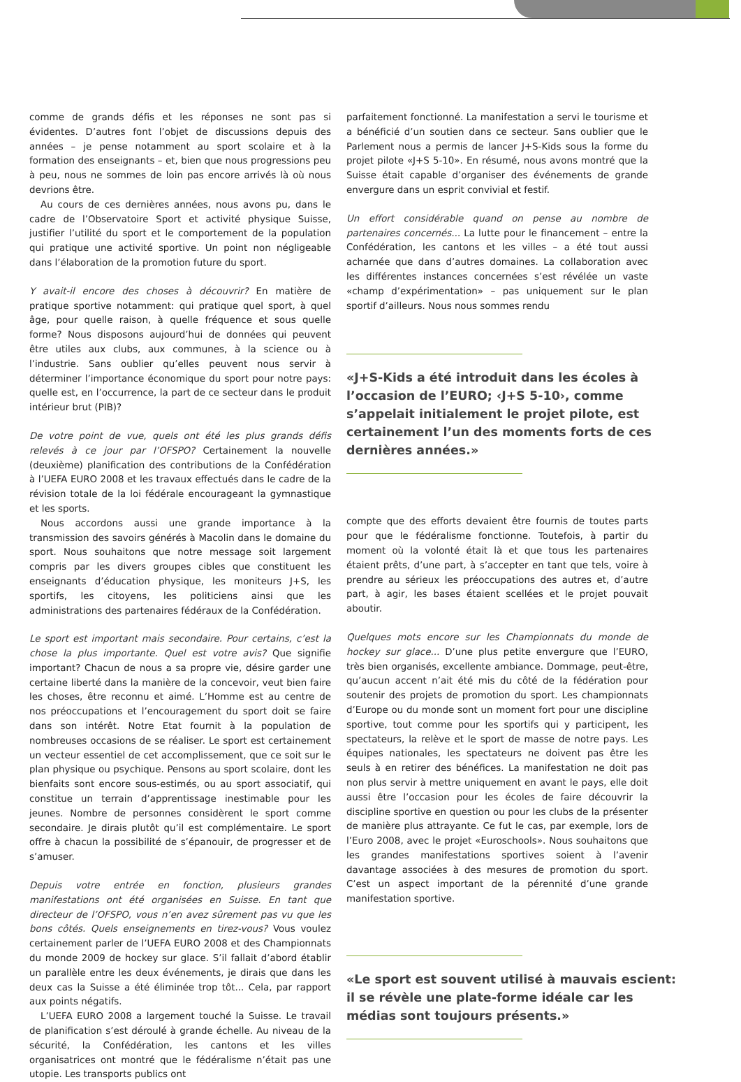comme de grands défis et les réponses ne sont pas si évidentes. D’autres font l’objet de discussions depuis des années – je pense notamment au sport scolaire et à la formation des enseignants – et, bien que nous progressions peu à peu, nous ne sommes de loin pas encore arrivés là où nous devrions être.
Au cours de ces dernières années, nous avons pu, dans le cadre de l’Observatoire Sport et activité physique Suisse, justifier l’utilité du sport et le comportement de la population qui pratique une activité sportive. Un point non négligeable dans l’élaboration de la promotion future du sport.
Y avait-il encore des choses à découvrir? En matière de pratique sportive notamment: qui pratique quel sport, à quel âge, pour quelle raison, à quelle fréquence et sous quelle forme? Nous disposons aujourd’hui de données qui peuvent être utiles aux clubs, aux communes, à la science ou à l’industrie. Sans oublier qu’elles peuvent nous servir à déterminer l’importance économique du sport pour notre pays: quelle est, en l’occurrence, la part de ce secteur dans le produit intérieur brut (PIB)?
De votre point de vue, quels ont été les plus grands défis relevés à ce jour par l’OFSPO? Certainement la nouvelle (deuxième) planification des contributions de la Confédération à l’UEFA EURO 2008 et les travaux effectués dans le cadre de la révision totale de la loi fédérale encourageant la gymnastique et les sports.
Nous accordons aussi une grande importance à la transmission des savoirs générés à Macolin dans le domaine du sport. Nous souhaitons que notre message soit largement compris par les divers groupes cibles que constituent les enseignants d’éducation physique, les moniteurs J+S, les sportifs, les citoyens, les politiciens ainsi que les administrations des partenaires fédéraux de la Confédération.
Le sport est important mais secondaire. Pour certains, c’est la chose la plus importante. Quel est votre avis? Que signifie important? Chacun de nous a sa propre vie, désire garder une certaine liberté dans la manière de la concevoir, veut bien faire les choses, être reconnu et aimé. L’Homme est au centre de nos préoccupations et l’encouragement du sport doit se faire dans son intérêt. Notre Etat fournit à la population de nombreuses occasions de se réaliser. Le sport est certainement un vecteur essentiel de cet accomplissement, que ce soit sur le plan physique ou psychique. Pensons au sport scolaire, dont les bienfaits sont encore sous-estimés, ou au sport associatif, qui constitue un terrain d’apprentissage inestimable pour les jeunes. Nombre de personnes considèrent le sport comme secondaire. Je dirais plutôt qu’il est complémentaire. Le sport offre à chacun la possibilité de s’épanouir, de progresser et de s’amuser.
Depuis votre entrée en fonction, plusieurs grandes manifestations ont été organisées en Suisse. En tant que directeur de l’OFSPO, vous n’en avez sûrement pas vu que les bons côtés. Quels enseignements en tirez-vous? Vous voulez certainement parler de l’UEFA EURO 2008 et des Championnats du monde 2009 de hockey sur glace. S’il fallait d’abord établir un parallèle entre les deux événements, je dirais que dans les deux cas la Suisse a été éliminée trop tôt... Cela, par rapport aux points négatifs.
L’UEFA EURO 2008 a largement touché la Suisse. Le travail de planification s’est déroulé à grande échelle. Au niveau de la sécurité, la Confédération, les cantons et les villes organisatrices ont montré que le fédéralisme n’était pas une utopie. Les transports publics ont
parfaitement fonctionné. La manifestation a servi le tourisme et a bénéficié d’un soutien dans ce secteur. Sans oublier que le Parlement nous a permis de lancer J+S-Kids sous la forme du projet pilote «J+S 5-10». En résumé, nous avons montré que la Suisse était capable d’organiser des événements de grande envergure dans un esprit convivial et festif.
Un effort considérable quand on pense au nombre de partenaires concernés... La lutte pour le financement – entre la Confédération, les cantons et les villes – a été tout aussi acharnée que dans d’autres domaines. La collaboration avec les différentes instances concernées s’est révélée un vaste «champ d’expérimentation» – pas uniquement sur le plan sportif d’ailleurs. Nous nous sommes rendu
«J+S-Kids a été introduit dans les écoles à l’occasion de l’EURO; ‹J+S 5-10›, comme s’appelait initialement le projet pilote, est certainement l’un des moments forts de ces dernières années.»
compte que des efforts devaient être fournis de toutes parts pour que le fédéralisme fonctionne. Toutefois, à partir du moment où la volonté était là et que tous les partenaires étaient prêts, d’une part, à s’accepter en tant que tels, voire à prendre au sérieux les préoccupations des autres et, d’autre part, à agir, les bases étaient scellées et le projet pouvait aboutir.
Quelques mots encore sur les Championnats du monde de hockey sur glace... D’une plus petite envergure que l’EURO, très bien organisés, excellente ambiance. Dommage, peut-être, qu’aucun accent n’ait été mis du côté de la fédération pour soutenir des projets de promotion du sport. Les championnats d’Europe ou du monde sont un moment fort pour une discipline sportive, tout comme pour les sportifs qui y participent, les spectateurs, la relève et le sport de masse de notre pays. Les équipes nationales, les spectateurs ne doivent pas être les seuls à en retirer des bénéfices. La manifestation ne doit pas non plus servir à mettre uniquement en avant le pays, elle doit aussi être l’occasion pour les écoles de faire découvrir la discipline sportive en question ou pour les clubs de la présenter de manière plus attrayante. Ce fut le cas, par exemple, lors de l’Euro 2008, avec le projet «Euroschools». Nous souhaitons que les grandes manifestations sportives soient à l’avenir davantage associées à des mesures de promotion du sport. C’est un aspect important de la pérennité d’une grande manifestation sportive.
«Le sport est souvent utilisé à mauvais escient: il se révèle une plate-forme idéale car les médias sont toujours présents.»